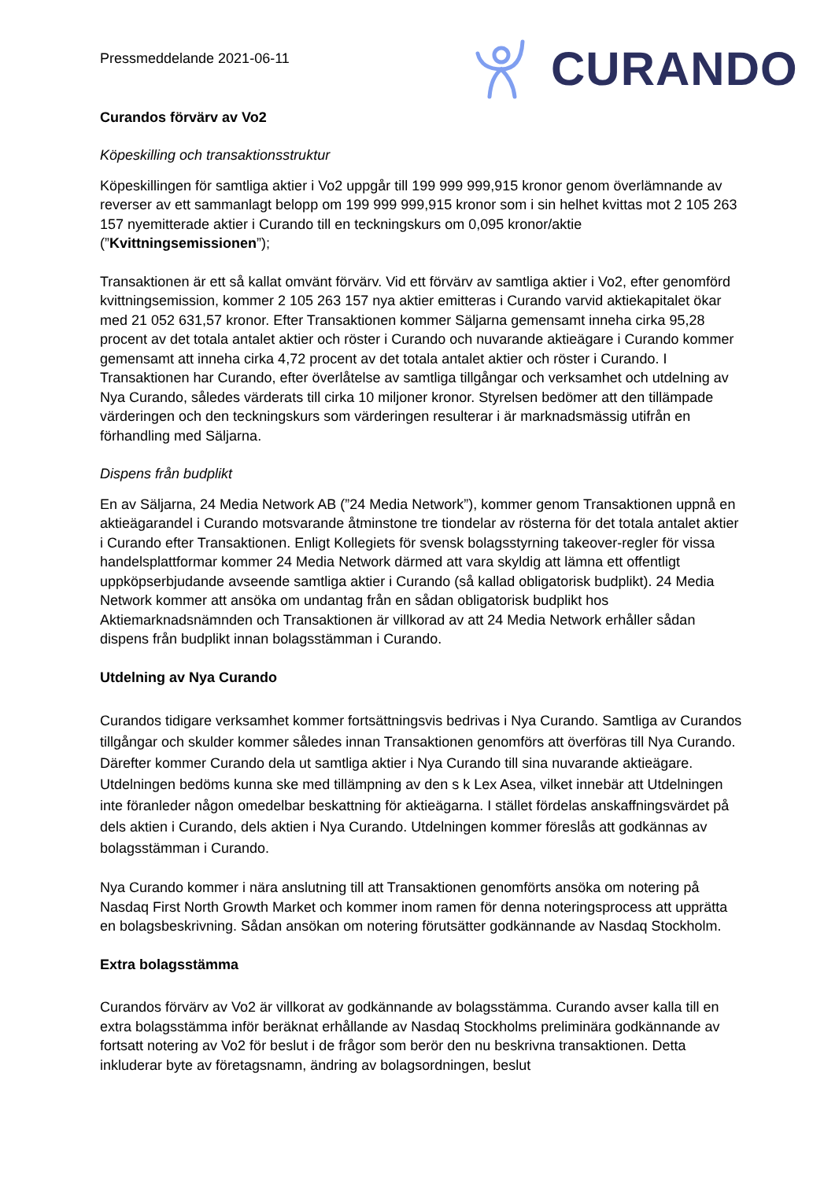CURANDO
Pressmeddelande 2021-06-11
Curandos förvärv av Vo2
Köpeskilling och transaktionsstruktur
Köpeskillingen för samtliga aktier i Vo2 uppgår till 199 999 999,915 kronor genom överlämnande av reverser av ett sammanlagt belopp om 199 999 999,915 kronor som i sin helhet kvittas mot 2 105 263 157 nyemitterade aktier i Curando till en teckningskurs om 0,095 kronor/aktie (”Kvittningsemissionen”);
Transaktionen är ett så kallat omvänt förvärv. Vid ett förvärv av samtliga aktier i Vo2, efter genomförd kvittningsemission, kommer 2 105 263 157 nya aktier emitteras i Curando varvid aktiekapitalet ökar med 21 052 631,57 kronor. Efter Transaktionen kommer Säljarna gemensamt inneha cirka 95,28 procent av det totala antalet aktier och röster i Curando och nuvarande aktieägare i Curando kommer gemensamt att inneha cirka 4,72 procent av det totala antalet aktier och röster i Curando. I Transaktionen har Curando, efter överlåtelse av samtliga tillgångar och verksamhet och utdelning av Nya Curando, således värderats till cirka 10 miljoner kronor. Styrelsen bedömer att den tillämpade värderingen och den teckningskurs som värderingen resulterar i är marknadsmässig utifrån en förhandling med Säljarna.
Dispens från budplikt
En av Säljarna, 24 Media Network AB (”24 Media Network”), kommer genom Transaktionen uppnå en aktieägarandel i Curando motsvarande åtminstone tre tiondelar av rösterna för det totala antalet aktier i Curando efter Transaktionen. Enligt Kollegiets för svensk bolagsstyrning takeover-regler för vissa handelsplattformar kommer 24 Media Network därmed att vara skyldig att lämna ett offentligt uppköpserbjudande avseende samtliga aktier i Curando (så kallad obligatorisk budplikt). 24 Media Network kommer att ansöka om undantag från en sådan obligatorisk budplikt hos Aktiemarknadsnämnden och Transaktionen är villkorad av att 24 Media Network erhåller sådan dispens från budplikt innan bolagsstämman i Curando.
Utdelning av Nya Curando
Curandos tidigare verksamhet kommer fortsättningsvis bedrivas i Nya Curando. Samtliga av Curandos tillgångar och skulder kommer således innan Transaktionen genomförs att överföras till Nya Curando. Därefter kommer Curando dela ut samtliga aktier i Nya Curando till sina nuvarande aktieägare. Utdelningen bedöms kunna ske med tillämpning av den s k Lex Asea, vilket innebär att Utdelningen inte föranleder någon omedelbar beskattning för aktieägarna. I stället fördelas anskaffningsvärdet på dels aktien i Curando, dels aktien i Nya Curando. Utdelningen kommer föreslås att godkännas av bolagsstämman i Curando.
Nya Curando kommer i nära anslutning till att Transaktionen genomförts ansöka om notering på Nasdaq First North Growth Market och kommer inom ramen för denna noteringsprocess att upprätta en bolagsbeskrivning. Sådan ansökan om notering förutsätter godkännande av Nasdaq Stockholm.
Extra bolagsstämma
Curandos förvärv av Vo2 är villkorat av godkännande av bolagsstämma. Curando avser kalla till en extra bolagsstämma inför beräknat erhållande av Nasdaq Stockholms preliminära godkännande av fortsatt notering av Vo2 för beslut i de frågor som berör den nu beskrivna transaktionen. Detta inkluderar byte av företagsnamn, ändring av bolagsordningen, beslut